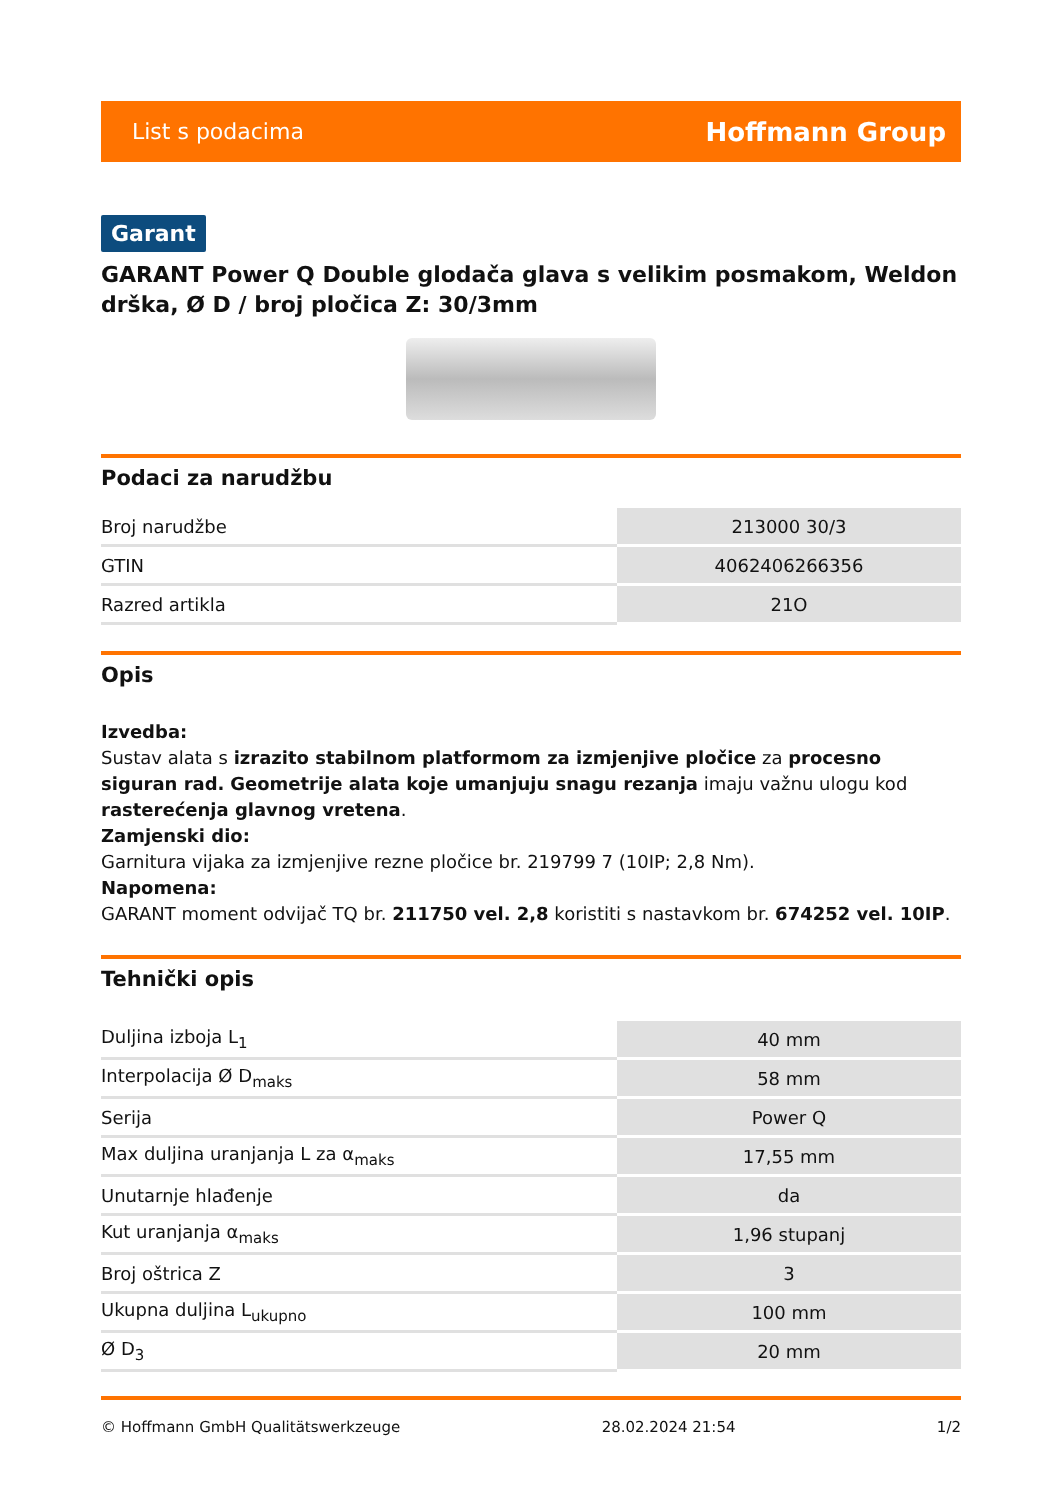List s podacima Hoffmann Group
Garant
GARANT Power Q Double glodača glava s velikim posmakom, Weldon drška, Ø D / broj pločica Z: 30/3mm
Podaci za narudžbu
| Broj narudžbe | 213000 30/3 |
| GTIN | 4062406266356 |
| Razred artikla | 21O |
Opis
Izvedba:
Sustav alata s izrazito stabilnom platformom za izmjenjive pločice za procesno siguran rad. Geometrije alata koje umanjuju snagu rezanja imaju važnu ulogu kod rasterećenja glavnog vretena.
Zamjenski dio:
Garnitura vijaka za izmjenjive rezne pločice br. 219799 7 (10IP; 2,8 Nm).
Napomena:
GARANT moment odvijač TQ br. 211750 vel. 2,8 koristiti s nastavkom br. 674252 vel. 10IP.
Tehnički opis
| Duljina izboja L<sub>1</sub> | 40 mm |
| Interpolacija Ø D<sub>maks</sub> | 58 mm |
| Serija | Power Q |
| Max duljina uranjanja L za α<sub>maks</sub> | 17,55 mm |
| Unutarnje hlađenje | da |
| Kut uranjanja α<sub>maks</sub> | 1,96 stupanj |
| Broj oštrica Z | 3 |
| Ukupna duljina L<sub>ukupno</sub> | 100 mm |
| Ø D<sub>3</sub> | 20 mm |
© Hoffmann GmbH Qualitätswerkzeuge 28.02.2024 21:54 1/2